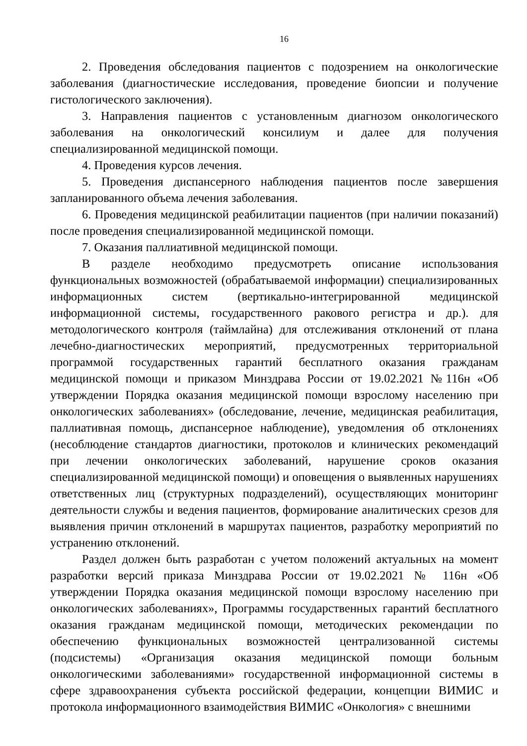16
2. Проведения обследования пациентов с подозрением на онкологические заболевания (диагностические исследования, проведение биопсии и получение гистологического заключения).
3. Направления пациентов с установленным диагнозом онкологического заболевания на онкологический консилиум и далее для получения специализированной медицинской помощи.
4. Проведения курсов лечения.
5. Проведения диспансерного наблюдения пациентов после завершения запланированного объема лечения заболевания.
6. Проведения медицинской реабилитации пациентов (при наличии показаний) после проведения специализированной медицинской помощи.
7. Оказания паллиативной медицинской помощи.
В разделе необходимо предусмотреть описание использования функциональных возможностей (обрабатываемой информации) специализированных информационных систем (вертикально-интегрированной медицинской информационной системы, государственного ракового регистра и др.). для методологического контроля (таймлайна) для отслеживания отклонений от плана лечебно-диагностических мероприятий, предусмотренных территориальной программой государственных гарантий бесплатного оказания гражданам медицинской помощи и приказом Минздрава России от 19.02.2021 №116н «Об утверждении Порядка оказания медицинской помощи взрослому населению при онкологических заболеваниях» (обследование, лечение, медицинская реабилитация, паллиативная помощь, диспансерное наблюдение), уведомления об отклонениях (несоблюдение стандартов диагностики, протоколов и клинических рекомендаций при лечении онкологических заболеваний, нарушение сроков оказания специализированной медицинской помощи) и оповещения о выявленных нарушениях ответственных лиц (структурных подразделений), осуществляющих мониторинг деятельности службы и ведения пациентов, формирование аналитических срезов для выявления причин отклонений в маршрутах пациентов, разработку мероприятий по устранению отклонений.
Раздел должен быть разработан с учетом положений актуальных на момент разработки версий приказа Минздрава России от 19.02.2021 № 116н «Об утверждении Порядка оказания медицинской помощи взрослому населению при онкологических заболеваниях», Программы государственных гарантий бесплатного оказания гражданам медицинской помощи, методических рекомендации по обеспечению функциональных возможностей централизованной системы (подсистемы) «Организация оказания медицинской помощи больным онкологическими заболеваниями» государственной информационной системы в сфере здравоохранения субъекта российской федерации, концепции ВИМИС и протокола информационного взаимодействия ВИМИС «Онкология» с внешними